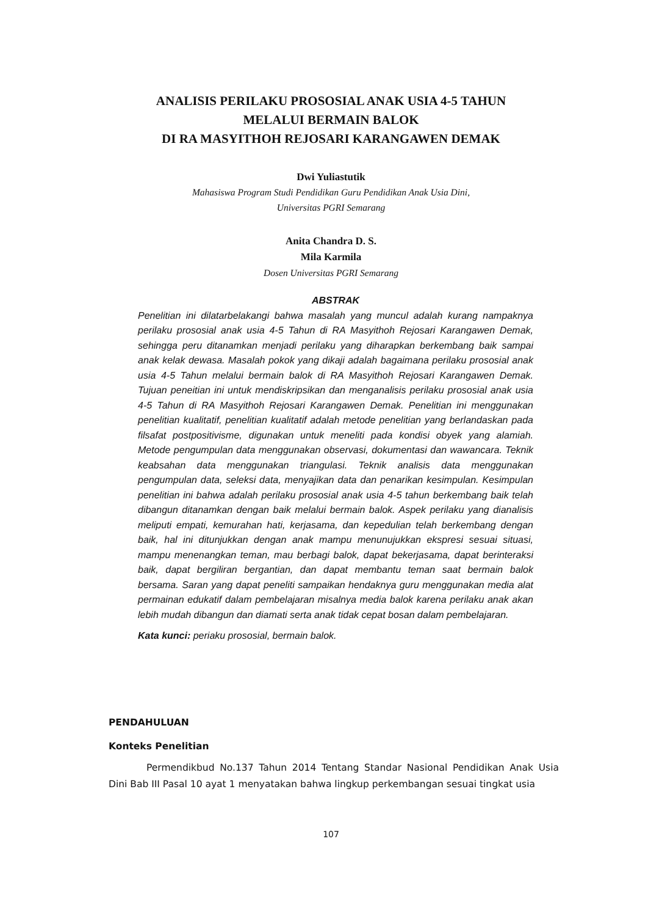ANALISIS PERILAKU PROSOSIAL ANAK USIA 4-5 TAHUN
MELALUI BERMAIN BALOK
DI RA MASYITHOH REJOSARI KARANGAWEN DEMAK
Dwi Yuliastutik
Mahasiswa Program Studi Pendidikan Guru Pendidikan Anak Usia Dini,
Universitas PGRI Semarang
Anita Chandra D. S.
Mila Karmila
Dosen Universitas PGRI Semarang
ABSTRAK
Penelitian ini dilatarbelakangi bahwa masalah yang muncul adalah kurang nampaknya perilaku prososial anak usia 4-5 Tahun di RA Masyithoh Rejosari Karangawen Demak, sehingga peru ditanamkan menjadi perilaku yang diharapkan berkembang baik sampai anak kelak dewasa. Masalah pokok yang dikaji adalah bagaimana perilaku prososial anak usia 4-5 Tahun melalui bermain balok di RA Masyithoh Rejosari Karangawen Demak. Tujuan peneitian ini untuk mendiskripsikan dan menganalisis perilaku prososial anak usia 4-5 Tahun di RA Masyithoh Rejosari Karangawen Demak. Penelitian ini menggunakan penelitian kualitatif, penelitian kualitatif adalah metode penelitian yang berlandaskan pada filsafat postpositivisme, digunakan untuk meneliti pada kondisi obyek yang alamiah. Metode pengumpulan data menggunakan observasi, dokumentasi dan wawancara. Teknik keabsahan data menggunakan triangulasi. Teknik analisis data menggunakan pengumpulan data, seleksi data, menyajikan data dan penarikan kesimpulan. Kesimpulan penelitian ini bahwa adalah perilaku prososial anak usia 4-5 tahun berkembang baik telah dibangun ditanamkan dengan baik melalui bermain balok. Aspek perilaku yang dianalisis meliputi empati, kemurahan hati, kerjasama, dan kepedulian telah berkembang dengan baik, hal ini ditunjukkan dengan anak mampu menunujukkan ekspresi sesuai situasi, mampu menenangkan teman, mau berbagi balok, dapat bekerjasama, dapat berinteraksi baik, dapat bergiliran bergantian, dan dapat membantu teman saat bermain balok bersama. Saran yang dapat peneliti sampaikan hendaknya guru menggunakan media alat permainan edukatif dalam pembelajaran misalnya media balok karena perilaku anak akan lebih mudah dibangun dan diamati serta anak tidak cepat bosan dalam pembelajaran.
Kata kunci: periaku prososial, bermain balok.
PENDAHULUAN
Konteks Penelitian
Permendikbud No.137 Tahun 2014 Tentang Standar Nasional Pendidikan Anak Usia Dini Bab III Pasal 10 ayat 1 menyatakan bahwa lingkup perkembangan sesuai tingkat usia
107